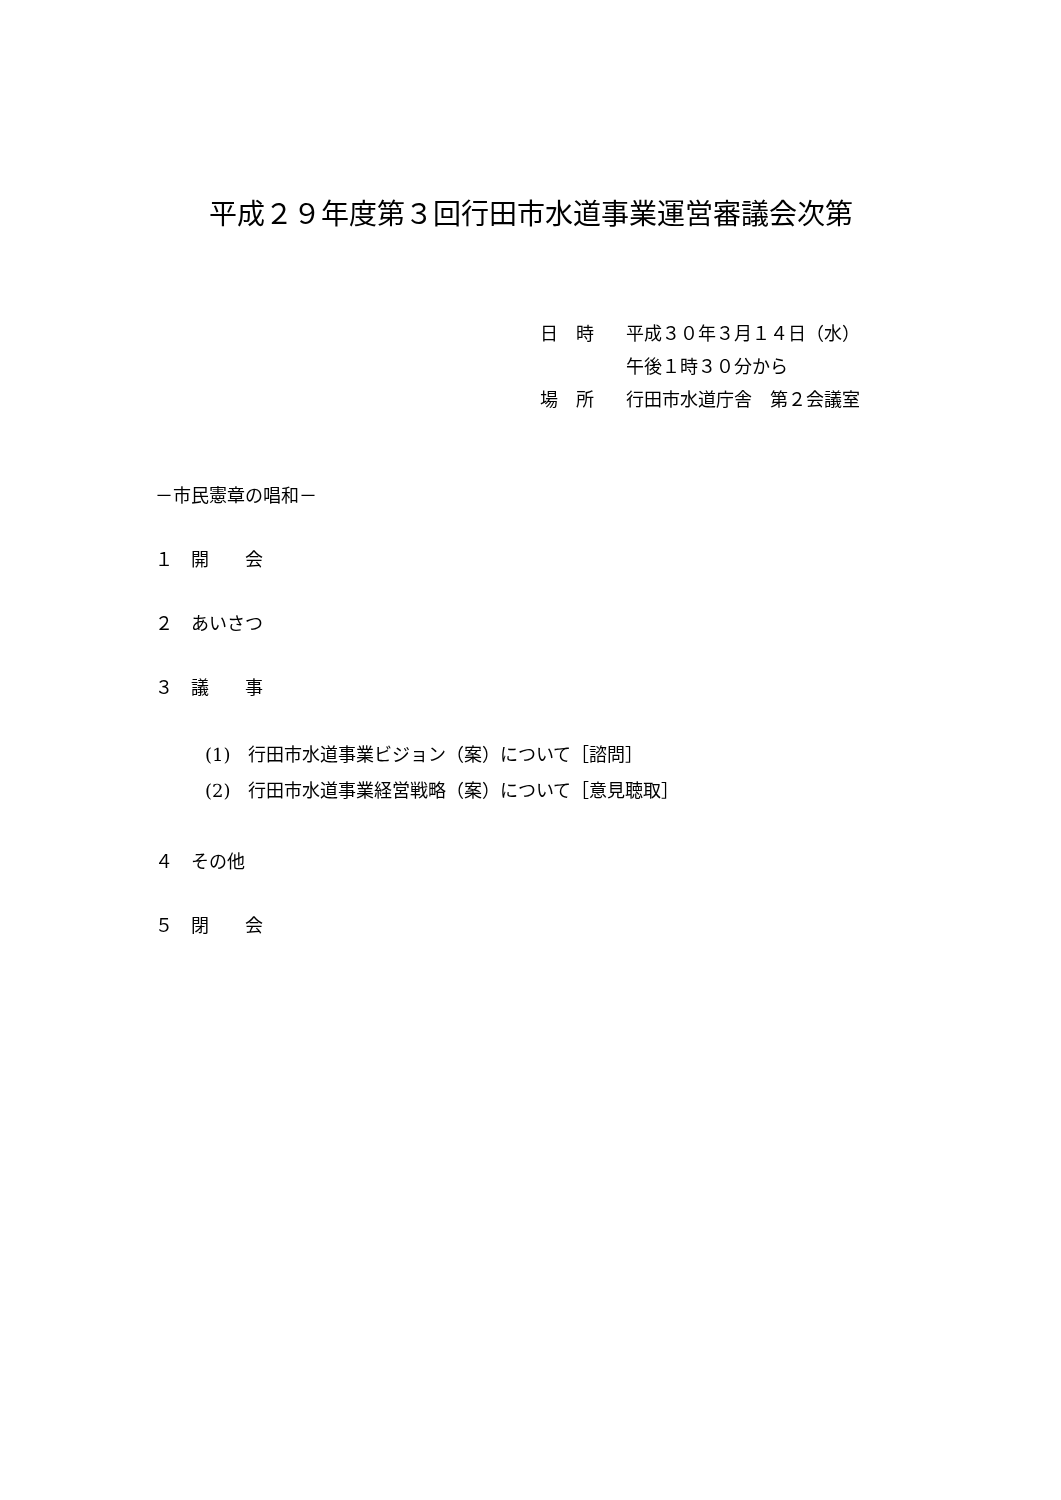平成２９年度第３回行田市水道事業運営審議会次第
日　時 平成３０年３月１４日（水）
午後１時３０分から
場　所 行田市水道庁舎　第２会議室
－市民憲章の唱和－
１　開　　会
２　あいさつ
３　議　　事
(1)　行田市水道事業ビジョン（案）について［諮問］
(2)　行田市水道事業経営戦略（案）について［意見聴取］
４　その他
５　閉　　会